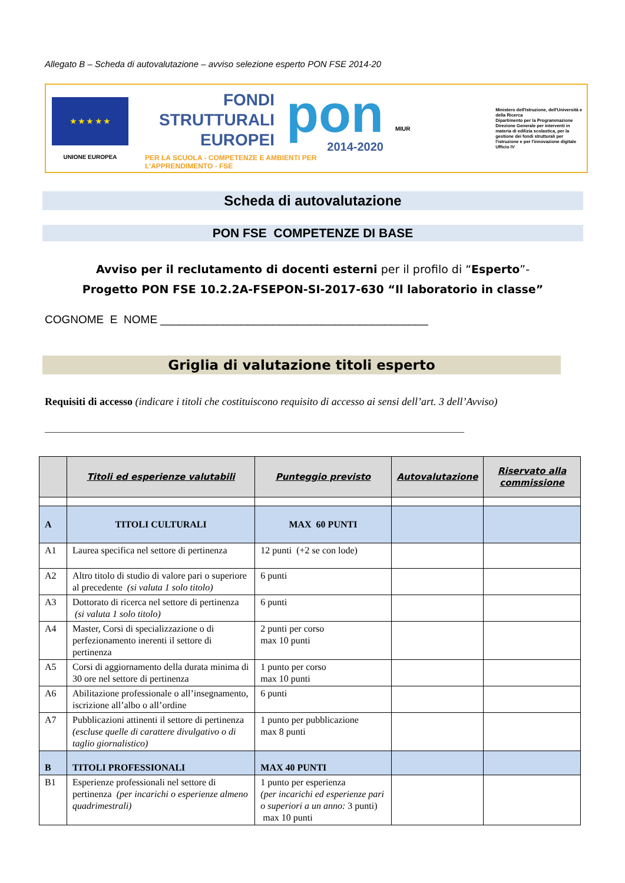Allegato B – Scheda di autovalutazione – avviso selezione esperto PON FSE 2014-20
★ ★ ★ ★ ★
UNIONE EUROPEA
FONDI
STRUTTURALI
EUROPEI
pon
2014-2020
PER LA SCUOLA - COMPETENZE E AMBIENTI PER L'APPRENDIMENTO - FSE
MIUR
Ministero dell'Istruzione, dell'Università e della Ricerca
Dipartimento per la Programmazione
Direzione Generale per interventi in materia di edilizia scolastica, per la gestione dei fondi strutturali per l'istruzione e per l'innovazione digitale
Ufficio IV
Scheda di autovalutazione
PON FSE COMPETENZE DI BASE
Avviso per il reclutamento di docenti esterni per il profilo di “Esperto”-
Progetto PON FSE 10.2.2A-FSEPON-SI-2017-630 “Il laboratorio in classe”
COGNOME E NOME ___________________________________________
Griglia di valutazione titoli esperto
Requisiti di accesso (indicare i titoli che costituiscono requisito di accesso ai sensi dell’art. 3 dell’Avviso)
_________________________________________________________________________________________
| | Titoli ed esperienze valutabili | Punteggio previsto | Autovalutazione | Riservato alla commissione |
| --- | --- | --- | --- | --- |
| A | TITOLI CULTURALI | MAX 60 PUNTI | | |
| A1 | Laurea specifica nel settore di pertinenza | 12 punti (+2 se con lode) | | |
| A2 | Altro titolo di studio di valore pari o superiore al precedente (si valuta 1 solo titolo) | 6 punti | | |
| A3 | Dottorato di ricerca nel settore di pertinenza (si valuta 1 solo titolo) | 6 punti | | |
| A4 | Master, Corsi di specializzazione o di perfezionamento inerenti il settore di pertinenza | 2 punti per corso max 10 punti | | |
| A5 | Corsi di aggiornamento della durata minima di 30 ore nel settore di pertinenza | 1 punto per corso max 10 punti | | |
| A6 | Abilitazione professionale o all’insegnamento, iscrizione all’albo o all’ordine | 6 punti | | |
| A7 | Pubblicazioni attinenti il settore di pertinenza (escluse quelle di carattere divulgativo o di taglio giornalistico) | 1 punto per pubblicazione max 8 punti | | |
| B | TITOLI PROFESSIONALI | MAX 40 PUNTI | | |
| B1 | Esperienze professionali nel settore di pertinenza (per incarichi o esperienze almeno quadrimestrali) | 1 punto per esperienza (per incarichi ed esperienze pari o superiori a un anno: 3 punti) max 10 punti | | |